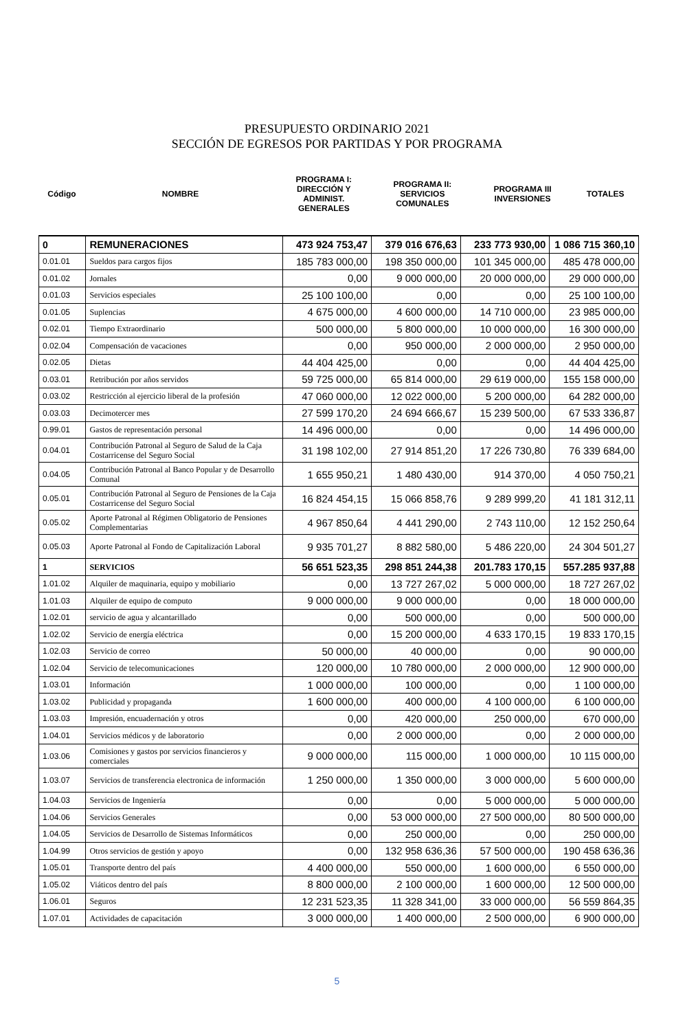PRESUPUESTO ORDINARIO 2021
SECCIÓN DE EGRESOS POR PARTIDAS Y POR PROGRAMA
| Código | NOMBRE | PROGRAMA I: DIRECCIÓN Y ADMINIST. GENERALES | PROGRAMA II: SERVICIOS COMUNALES | PROGRAMA III INVERSIONES | TOTALES |
| 0 | REMUNERACIONES | 473 924 753,47 | 379 016 676,63 | 233 773 930,00 | 1 086 715 360,10 |
| 0.01.01 | Sueldos para cargos fijos | 185 783 000,00 | 198 350 000,00 | 101 345 000,00 | 485 478 000,00 |
| 0.01.02 | Jornales | 0,00 | 9 000 000,00 | 20 000 000,00 | 29 000 000,00 |
| 0.01.03 | Servicios especiales | 25 100 100,00 | 0,00 | 0,00 | 25 100 100,00 |
| 0.01.05 | Suplencias | 4 675 000,00 | 4 600 000,00 | 14 710 000,00 | 23 985 000,00 |
| 0.02.01 | Tiempo Extraordinario | 500 000,00 | 5 800 000,00 | 10 000 000,00 | 16 300 000,00 |
| 0.02.04 | Compensación de vacaciones | 0,00 | 950 000,00 | 2 000 000,00 | 2 950 000,00 |
| 0.02.05 | Dietas | 44 404 425,00 | 0,00 | 0,00 | 44 404 425,00 |
| 0.03.01 | Retribución por años servidos | 59 725 000,00 | 65 814 000,00 | 29 619 000,00 | 155 158 000,00 |
| 0.03.02 | Restricción al ejercicio liberal de la profesión | 47 060 000,00 | 12 022 000,00 | 5 200 000,00 | 64 282 000,00 |
| 0.03.03 | Decimotercer mes | 27 599 170,20 | 24 694 666,67 | 15 239 500,00 | 67 533 336,87 |
| 0.99.01 | Gastos de representación personal | 14 496 000,00 | 0,00 | 0,00 | 14 496 000,00 |
| 0.04.01 | Contribución Patronal al Seguro de Salud de la Caja Costarricense del Seguro Social | 31 198 102,00 | 27 914 851,20 | 17 226 730,80 | 76 339 684,00 |
| 0.04.05 | Contribución Patronal al Banco Popular y de Desarrollo Comunal | 1 655 950,21 | 1 480 430,00 | 914 370,00 | 4 050 750,21 |
| 0.05.01 | Contribución Patronal al Seguro de Pensiones de la Caja Costarricense del Seguro Social | 16 824 454,15 | 15 066 858,76 | 9 289 999,20 | 41 181 312,11 |
| 0.05.02 | Aporte Patronal al Régimen Obligatorio de Pensiones Complementarias | 4 967 850,64 | 4 441 290,00 | 2 743 110,00 | 12 152 250,64 |
| 0.05.03 | Aporte Patronal al Fondo de Capitalización Laboral | 9 935 701,27 | 8 882 580,00 | 5 486 220,00 | 24 304 501,27 |
| 1 | SERVICIOS | 56 651 523,35 | 298 851 244,38 | 201.783 170,15 | 557.285 937,88 |
| 1.01.02 | Alquiler de maquinaria, equipo y mobiliario | 0,00 | 13 727 267,02 | 5 000 000,00 | 18 727 267,02 |
| 1.01.03 | Alquiler de equipo de computo | 9 000 000,00 | 9 000 000,00 | 0,00 | 18 000 000,00 |
| 1.02.01 | servicio de agua y alcantarillado | 0,00 | 500 000,00 | 0,00 | 500 000,00 |
| 1.02.02 | Servicio de energía eléctrica | 0,00 | 15 200 000,00 | 4 633 170,15 | 19 833 170,15 |
| 1.02.03 | Servicio de correo | 50 000,00 | 40 000,00 | 0,00 | 90 000,00 |
| 1.02.04 | Servicio de telecomunicaciones | 120 000,00 | 10 780 000,00 | 2 000 000,00 | 12 900 000,00 |
| 1.03.01 | Información | 1 000 000,00 | 100 000,00 | 0,00 | 1 100 000,00 |
| 1.03.02 | Publicidad y propaganda | 1 600 000,00 | 400 000,00 | 4 100 000,00 | 6 100 000,00 |
| 1.03.03 | Impresión, encuadernación y otros | 0,00 | 420 000,00 | 250 000,00 | 670 000,00 |
| 1.04.01 | Servicios médicos y de laboratorio | 0,00 | 2 000 000,00 | 0,00 | 2 000 000,00 |
| 1.03.06 | Comisiones y gastos por servicios financieros y comerciales | 9 000 000,00 | 115 000,00 | 1 000 000,00 | 10 115 000,00 |
| 1.03.07 | Servicios de transferencia electronica de información | 1 250 000,00 | 1 350 000,00 | 3 000 000,00 | 5 600 000,00 |
| 1.04.03 | Servicios de Ingeniería | 0,00 | 0,00 | 5 000 000,00 | 5 000 000,00 |
| 1.04.06 | Servicios Generales | 0,00 | 53 000 000,00 | 27 500 000,00 | 80 500 000,00 |
| 1.04.05 | Servicios de Desarrollo de Sistemas Informáticos | 0,00 | 250 000,00 | 0,00 | 250 000,00 |
| 1.04.99 | Otros servicios de gestión y apoyo | 0,00 | 132 958 636,36 | 57 500 000,00 | 190 458 636,36 |
| 1.05.01 | Transporte dentro del país | 4 400 000,00 | 550 000,00 | 1 600 000,00 | 6 550 000,00 |
| 1.05.02 | Viáticos dentro del país | 8 800 000,00 | 2 100 000,00 | 1 600 000,00 | 12 500 000,00 |
| 1.06.01 | Seguros | 12 231 523,35 | 11 328 341,00 | 33 000 000,00 | 56 559 864,35 |
| 1.07.01 | Actividades de capacitación | 3 000 000,00 | 1 400 000,00 | 2 500 000,00 | 6 900 000,00 |
5